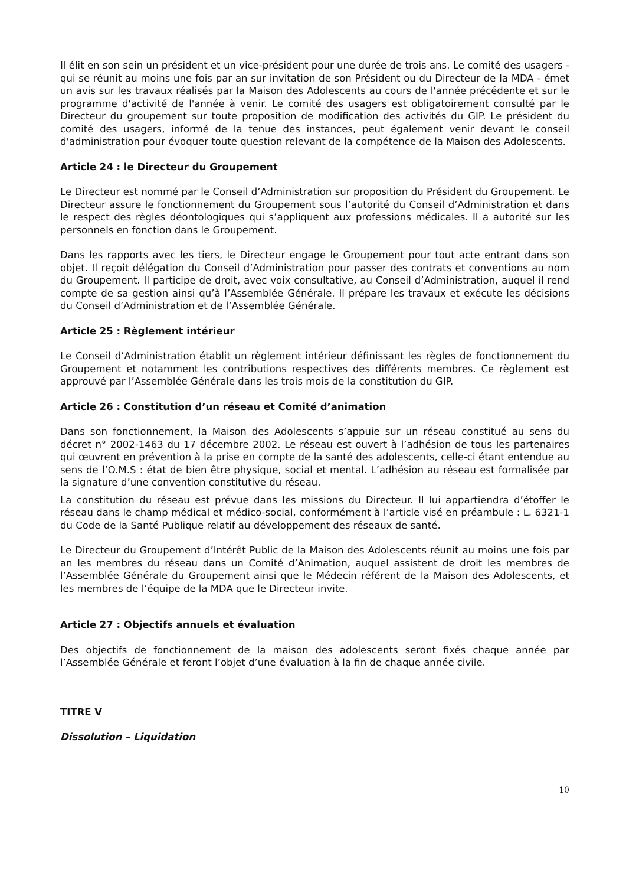Il élit en son sein un président et un vice-président pour une durée de trois ans. Le comité des usagers - qui se réunit au moins une fois par an sur invitation de son Président ou du Directeur de la MDA - émet un avis sur les travaux réalisés par la Maison des Adolescents au cours de l'année précédente et sur le programme d'activité de l'année à venir. Le comité des usagers est obligatoirement consulté par le Directeur du groupement sur toute proposition de modification des activités du GIP. Le président du comité des usagers, informé de la tenue des instances, peut également venir devant le conseil d'administration pour évoquer toute question relevant de la compétence de la Maison des Adolescents.
Article 24 : le Directeur du Groupement
Le Directeur est nommé par le Conseil d’Administration sur proposition du Président du Groupement. Le Directeur assure le fonctionnement du Groupement sous l’autorité du Conseil d’Administration et dans le respect des règles déontologiques qui s’appliquent aux professions médicales. Il a autorité sur les personnels en fonction dans le Groupement.
Dans les rapports avec les tiers, le Directeur engage le Groupement pour tout acte entrant dans son objet. Il reçoit délégation du Conseil d’Administration pour passer des contrats et conventions au nom du Groupement. Il participe de droit, avec voix consultative, au Conseil d’Administration, auquel il rend compte de sa gestion ainsi qu’à l’Assemblée Générale. Il prépare les travaux et exécute les décisions du Conseil d’Administration et de l’Assemblée Générale.
Article 25 : Règlement intérieur
Le Conseil d’Administration établit un règlement intérieur définissant les règles de fonctionnement du Groupement et notamment les contributions respectives des différents membres. Ce règlement est approuvé par l’Assemblée Générale dans les trois mois de la constitution du GIP.
Article 26 : Constitution d’un réseau et Comité d’animation
Dans son fonctionnement, la Maison des Adolescents s’appuie sur un réseau constitué au sens du décret n° 2002-1463 du 17 décembre 2002. Le réseau est ouvert à l’adhésion de tous les partenaires qui œuvrent en prévention à la prise en compte de la santé des adolescents, celle-ci étant entendue au sens de l’O.M.S : état de bien être physique, social et mental. L’adhésion au réseau est formalisée par la signature d’une convention constitutive du réseau.
La constitution du réseau est prévue dans les missions du Directeur. Il lui appartiendra d’étoffer le réseau dans le champ médical et médico-social, conformément à l’article visé en préambule : L. 6321-1 du Code de la Santé Publique relatif au développement des réseaux de santé.
Le Directeur du Groupement d’Intérêt Public de la Maison des Adolescents réunit au moins une fois par an les membres du réseau dans un Comité d’Animation, auquel assistent de droit les membres de l’Assemblée Générale du Groupement ainsi que le Médecin référent de la Maison des Adolescents, et les membres de l’équipe de la MDA que le Directeur invite.
Article 27 : Objectifs annuels et évaluation
Des objectifs de fonctionnement de la maison des adolescents seront fixés chaque année par l’Assemblée Générale et feront l’objet d’une évaluation à la fin de chaque année civile.
TITRE V
Dissolution – Liquidation
10